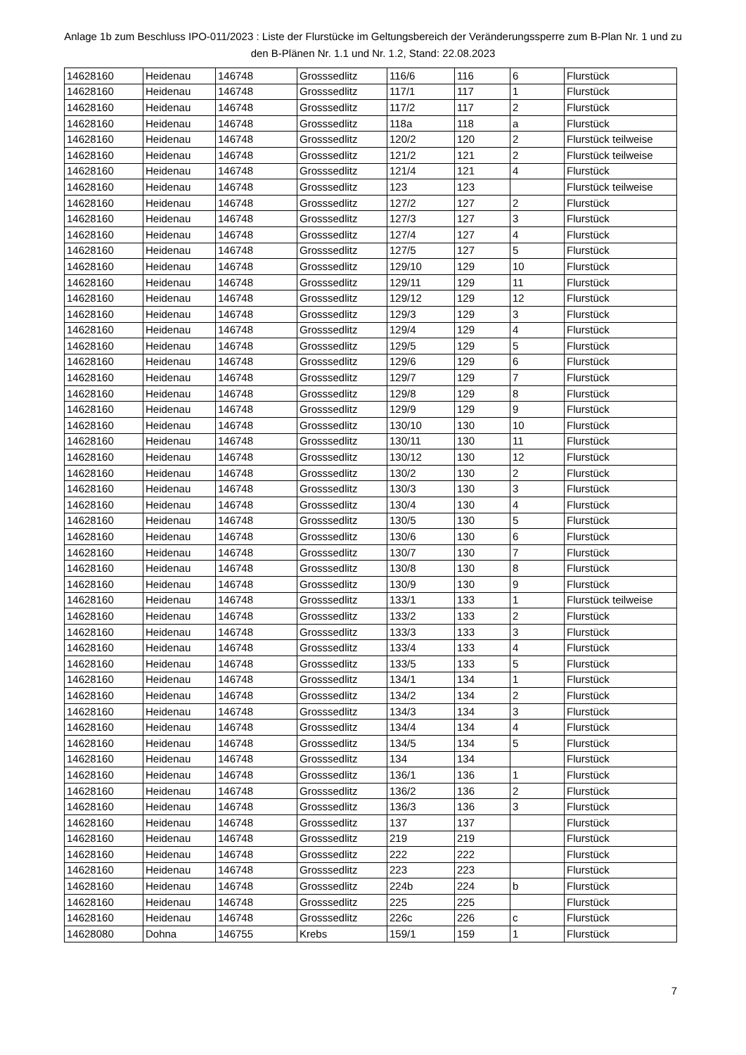Anlage 1b zum Beschluss IPO-011/2023 : Liste der Flurstücke im Geltungsbereich der Veränderungssperre zum B-Plan Nr. 1 und zu den B-Plänen Nr. 1.1 und Nr. 1.2, Stand: 22.08.2023
| 14628160 | Heidenau | 146748 | Grosssedlitz | 116/6 | 116 | 6 | Flurstück |
| 14628160 | Heidenau | 146748 | Grosssedlitz | 117/1 | 117 | 1 | Flurstück |
| 14628160 | Heidenau | 146748 | Grosssedlitz | 117/2 | 117 | 2 | Flurstück |
| 14628160 | Heidenau | 146748 | Grosssedlitz | 118a | 118 | a | Flurstück |
| 14628160 | Heidenau | 146748 | Grosssedlitz | 120/2 | 120 | 2 | Flurstück teilweise |
| 14628160 | Heidenau | 146748 | Grosssedlitz | 121/2 | 121 | 2 | Flurstück teilweise |
| 14628160 | Heidenau | 146748 | Grosssedlitz | 121/4 | 121 | 4 | Flurstück |
| 14628160 | Heidenau | 146748 | Grosssedlitz | 123 | 123 | | Flurstück teilweise |
| 14628160 | Heidenau | 146748 | Grosssedlitz | 127/2 | 127 | 2 | Flurstück |
| 14628160 | Heidenau | 146748 | Grosssedlitz | 127/3 | 127 | 3 | Flurstück |
| 14628160 | Heidenau | 146748 | Grosssedlitz | 127/4 | 127 | 4 | Flurstück |
| 14628160 | Heidenau | 146748 | Grosssedlitz | 127/5 | 127 | 5 | Flurstück |
| 14628160 | Heidenau | 146748 | Grosssedlitz | 129/10 | 129 | 10 | Flurstück |
| 14628160 | Heidenau | 146748 | Grosssedlitz | 129/11 | 129 | 11 | Flurstück |
| 14628160 | Heidenau | 146748 | Grosssedlitz | 129/12 | 129 | 12 | Flurstück |
| 14628160 | Heidenau | 146748 | Grosssedlitz | 129/3 | 129 | 3 | Flurstück |
| 14628160 | Heidenau | 146748 | Grosssedlitz | 129/4 | 129 | 4 | Flurstück |
| 14628160 | Heidenau | 146748 | Grosssedlitz | 129/5 | 129 | 5 | Flurstück |
| 14628160 | Heidenau | 146748 | Grosssedlitz | 129/6 | 129 | 6 | Flurstück |
| 14628160 | Heidenau | 146748 | Grosssedlitz | 129/7 | 129 | 7 | Flurstück |
| 14628160 | Heidenau | 146748 | Grosssedlitz | 129/8 | 129 | 8 | Flurstück |
| 14628160 | Heidenau | 146748 | Grosssedlitz | 129/9 | 129 | 9 | Flurstück |
| 14628160 | Heidenau | 146748 | Grosssedlitz | 130/10 | 130 | 10 | Flurstück |
| 14628160 | Heidenau | 146748 | Grosssedlitz | 130/11 | 130 | 11 | Flurstück |
| 14628160 | Heidenau | 146748 | Grosssedlitz | 130/12 | 130 | 12 | Flurstück |
| 14628160 | Heidenau | 146748 | Grosssedlitz | 130/2 | 130 | 2 | Flurstück |
| 14628160 | Heidenau | 146748 | Grosssedlitz | 130/3 | 130 | 3 | Flurstück |
| 14628160 | Heidenau | 146748 | Grosssedlitz | 130/4 | 130 | 4 | Flurstück |
| 14628160 | Heidenau | 146748 | Grosssedlitz | 130/5 | 130 | 5 | Flurstück |
| 14628160 | Heidenau | 146748 | Grosssedlitz | 130/6 | 130 | 6 | Flurstück |
| 14628160 | Heidenau | 146748 | Grosssedlitz | 130/7 | 130 | 7 | Flurstück |
| 14628160 | Heidenau | 146748 | Grosssedlitz | 130/8 | 130 | 8 | Flurstück |
| 14628160 | Heidenau | 146748 | Grosssedlitz | 130/9 | 130 | 9 | Flurstück |
| 14628160 | Heidenau | 146748 | Grosssedlitz | 133/1 | 133 | 1 | Flurstück teilweise |
| 14628160 | Heidenau | 146748 | Grosssedlitz | 133/2 | 133 | 2 | Flurstück |
| 14628160 | Heidenau | 146748 | Grosssedlitz | 133/3 | 133 | 3 | Flurstück |
| 14628160 | Heidenau | 146748 | Grosssedlitz | 133/4 | 133 | 4 | Flurstück |
| 14628160 | Heidenau | 146748 | Grosssedlitz | 133/5 | 133 | 5 | Flurstück |
| 14628160 | Heidenau | 146748 | Grosssedlitz | 134/1 | 134 | 1 | Flurstück |
| 14628160 | Heidenau | 146748 | Grosssedlitz | 134/2 | 134 | 2 | Flurstück |
| 14628160 | Heidenau | 146748 | Grosssedlitz | 134/3 | 134 | 3 | Flurstück |
| 14628160 | Heidenau | 146748 | Grosssedlitz | 134/4 | 134 | 4 | Flurstück |
| 14628160 | Heidenau | 146748 | Grosssedlitz | 134/5 | 134 | 5 | Flurstück |
| 14628160 | Heidenau | 146748 | Grosssedlitz | 134 | 134 | | Flurstück |
| 14628160 | Heidenau | 146748 | Grosssedlitz | 136/1 | 136 | 1 | Flurstück |
| 14628160 | Heidenau | 146748 | Grosssedlitz | 136/2 | 136 | 2 | Flurstück |
| 14628160 | Heidenau | 146748 | Grosssedlitz | 136/3 | 136 | 3 | Flurstück |
| 14628160 | Heidenau | 146748 | Grosssedlitz | 137 | 137 | | Flurstück |
| 14628160 | Heidenau | 146748 | Grosssedlitz | 219 | 219 | | Flurstück |
| 14628160 | Heidenau | 146748 | Grosssedlitz | 222 | 222 | | Flurstück |
| 14628160 | Heidenau | 146748 | Grosssedlitz | 223 | 223 | | Flurstück |
| 14628160 | Heidenau | 146748 | Grosssedlitz | 224b | 224 | b | Flurstück |
| 14628160 | Heidenau | 146748 | Grosssedlitz | 225 | 225 | | Flurstück |
| 14628160 | Heidenau | 146748 | Grosssedlitz | 226c | 226 | c | Flurstück |
| 14628080 | Dohna | 146755 | Krebs | 159/1 | 159 | 1 | Flurstück |
7